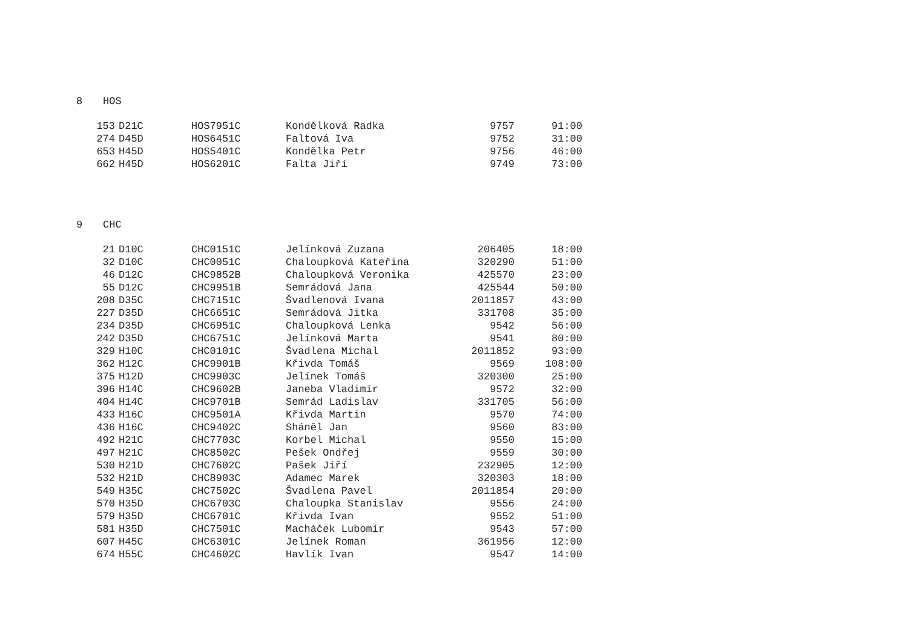8 HOS
| 153 | D21C | HOS7951C | Kondělková Radka | 9757 | 91:00 |
| 274 | D45D | HOS6451C | Faltová Iva | 9752 | 31:00 |
| 653 | H45D | HOS5401C | Kondělka Petr | 9756 | 46:00 |
| 662 | H45D | HOS6201C | Falta Jiří | 9749 | 73:00 |
9 CHC
| 21 | D10C | CHC0151C | Jelínková Zuzana | 206405 | 18:00 |
| 32 | D10C | CHC0051C | Chaloupková Kateřina | 320290 | 51:00 |
| 46 | D12C | CHC9852B | Chaloupková Veronika | 425570 | 23:00 |
| 55 | D12C | CHC9951B | Semrádová Jana | 425544 | 50:00 |
| 208 | D35C | CHC7151C | Švadlenová Ivana | 2011857 | 43:00 |
| 227 | D35D | CHC6651C | Semrádová Jitka | 331708 | 35:00 |
| 234 | D35D | CHC6951C | Chaloupková Lenka | 9542 | 56:00 |
| 242 | D35D | CHC6751C | Jelínková Marta | 9541 | 80:00 |
| 329 | H10C | CHC0101C | Švadlena Michal | 2011852 | 93:00 |
| 362 | H12C | CHC9901B | Křivda Tomáš | 9569 | 108:00 |
| 375 | H12D | CHC9903C | Jelínek Tomáš | 320300 | 25:00 |
| 396 | H14C | CHC9602B | Janeba Vladimír | 9572 | 32:00 |
| 404 | H14C | CHC9701B | Semrád Ladislav | 331705 | 56:00 |
| 433 | H16C | CHC9501A | Křivda Martin | 9570 | 74:00 |
| 436 | H16C | CHC9402C | Sháněl Jan | 9560 | 83:00 |
| 492 | H21C | CHC7703C | Korbel Michal | 9550 | 15:00 |
| 497 | H21C | CHC8502C | Pešek Ondřej | 9559 | 30:00 |
| 530 | H21D | CHC7602C | Pašek Jiří | 232905 | 12:00 |
| 532 | H21D | CHC8903C | Adamec Marek | 320303 | 18:00 |
| 549 | H35C | CHC7502C | Švadlena Pavel | 2011854 | 20:00 |
| 570 | H35D | CHC6703C | Chaloupka Stanislav | 9556 | 24:00 |
| 579 | H35D | CHC6701C | Křivda Ivan | 9552 | 51:00 |
| 581 | H35D | CHC7501C | Macháček Lubomír | 9543 | 57:00 |
| 607 | H45C | CHC6301C | Jelínek Roman | 361956 | 12:00 |
| 674 | H55C | CHC4602C | Havlík Ivan | 9547 | 14:00 |